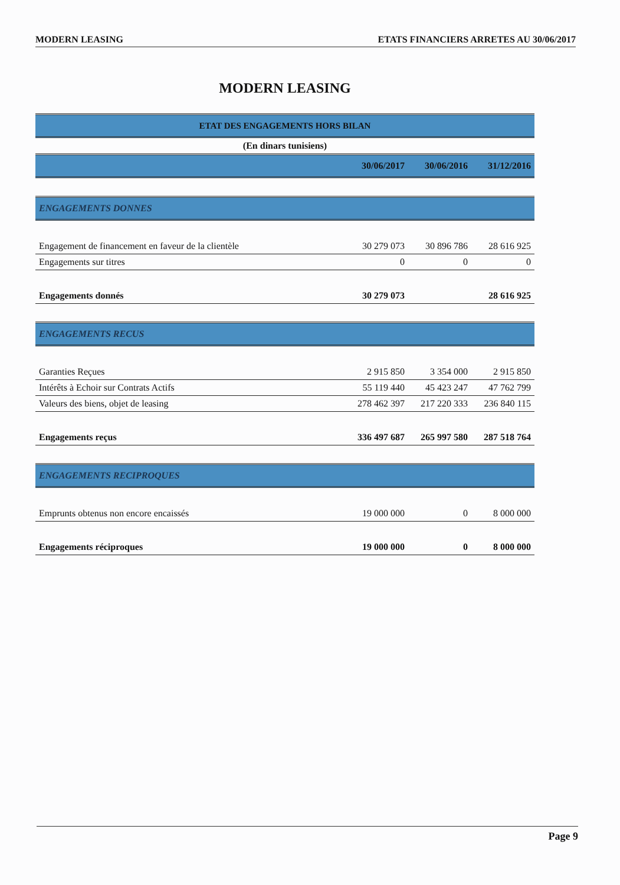MODERN LEASING ETATS FINANCIERS ARRETES AU 30/06/2017
MODERN LEASING
| ETAT DES ENGAGEMENTS HORS BILAN | | | |
| --- | --- | --- | --- |
| (En dinars tunisiens) | | | |
| | 30/06/2017 | 30/06/2016 | 31/12/2016 |
| ENGAGEMENTS DONNES | | | |
| Engagement de financement en faveur de la clientèle | 30 279 073 | 30 896 786 | 28 616 925 |
| Engagements sur titres | 0 | 0 | 0 |
| Engagements donnés | 30 279 073 | | 28 616 925 |
| ENGAGEMENTS RECUS | | | |
| Garanties Reçues | 2 915 850 | 3 354 000 | 2 915 850 |
| Intérêts à Echoir sur Contrats Actifs | 55 119 440 | 45 423 247 | 47 762 799 |
| Valeurs des biens, objet de leasing | 278 462 397 | 217 220 333 | 236 840 115 |
| Engagements reçus | 336 497 687 | 265 997 580 | 287 518 764 |
| ENGAGEMENTS RECIPROQUES | | | |
| Emprunts obtenus non encore encaissés | 19 000 000 | 0 | 8 000 000 |
| Engagements réciproques | 19 000 000 | 0 | 8 000 000 |
Page 9